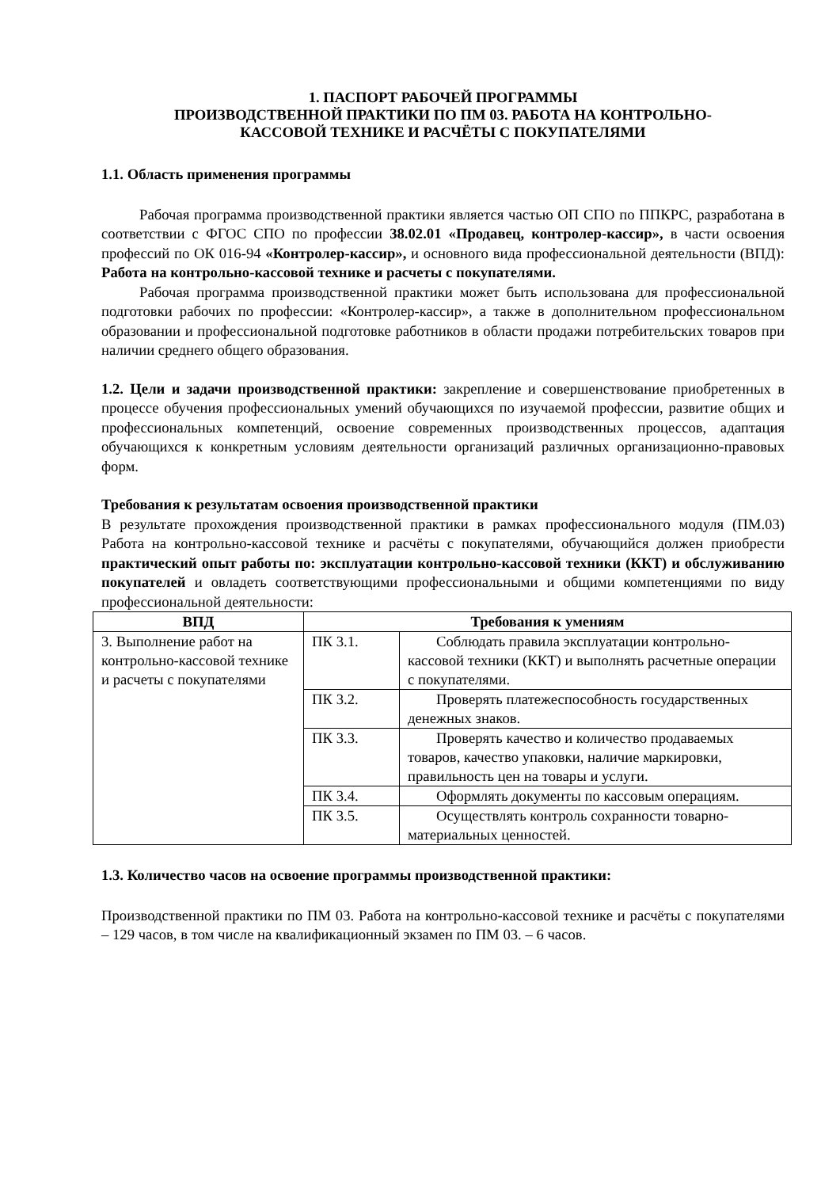1. ПАСПОРТ РАБОЧЕЙ ПРОГРАММЫ
ПРОИЗВОДСТВЕННОЙ ПРАКТИКИ ПО ПМ 03. РАБОТА НА КОНТРОЛЬНО-
КАССОВОЙ ТЕХНИКЕ И РАСЧЁТЫ С ПОКУПАТЕЛЯМИ
1.1. Область применения программы
Рабочая программа производственной практики является частью ОП СПО по ППКРС, разработана в соответствии с ФГОС СПО по профессии 38.02.01 «Продавец, контролер-кассир», в части освоения профессий по ОК 016-94 «Контролер-кассир», и основного вида профессиональной деятельности (ВПД): Работа на контрольно-кассовой технике и расчеты с покупателями.
Рабочая программа производственной практики может быть использована для профессиональной подготовки рабочих по профессии: «Контролер-кассир», а также в дополнительном профессиональном образовании и профессиональной подготовке работников в области продажи потребительских товаров при наличии среднего общего образования.
1.2. Цели и задачи производственной практики: закрепление и совершенствование приобретенных в процессе обучения профессиональных умений обучающихся по изучаемой профессии, развитие общих и профессиональных компетенций, освоение современных производственных процессов, адаптация обучающихся к конкретным условиям деятельности организаций различных организационно-правовых форм.
Требования к результатам освоения производственной практики
В результате прохождения производственной практики в рамках профессионального модуля (ПМ.03) Работа на контрольно-кассовой технике и расчёты с покупателями, обучающийся должен приобрести практический опыт работы по: эксплуатации контрольно-кассовой техники (ККТ) и обслуживанию покупателей и овладеть соответствующими профессиональными и общими компетенциями по виду профессиональной деятельности:
| ВПД | Требования к умениям | |
| --- | --- | --- |
| 3. Выполнение работ на контрольно-кассовой технике и расчеты с покупателями | ПК 3.1. | Соблюдать правила эксплуатации контрольно-кассовой техники (ККТ) и выполнять расчетные операции с покупателями. |
| | ПК 3.2. | Проверять платежеспособность государственных денежных знаков. |
| | ПК 3.3. | Проверять качество и количество продаваемых товаров, качество упаковки, наличие маркировки, правильность цен на товары и услуги. |
| | ПК 3.4. | Оформлять документы по кассовым операциям. |
| | ПК 3.5. | Осуществлять контроль сохранности товарно-материальных ценностей. |
1.3. Количество часов на освоение программы производственной практики:
Производственной практики по ПМ 03. Работа на контрольно-кассовой технике и расчёты с покупателями – 129 часов, в том числе на квалификационный экзамен по ПМ 03. – 6 часов.